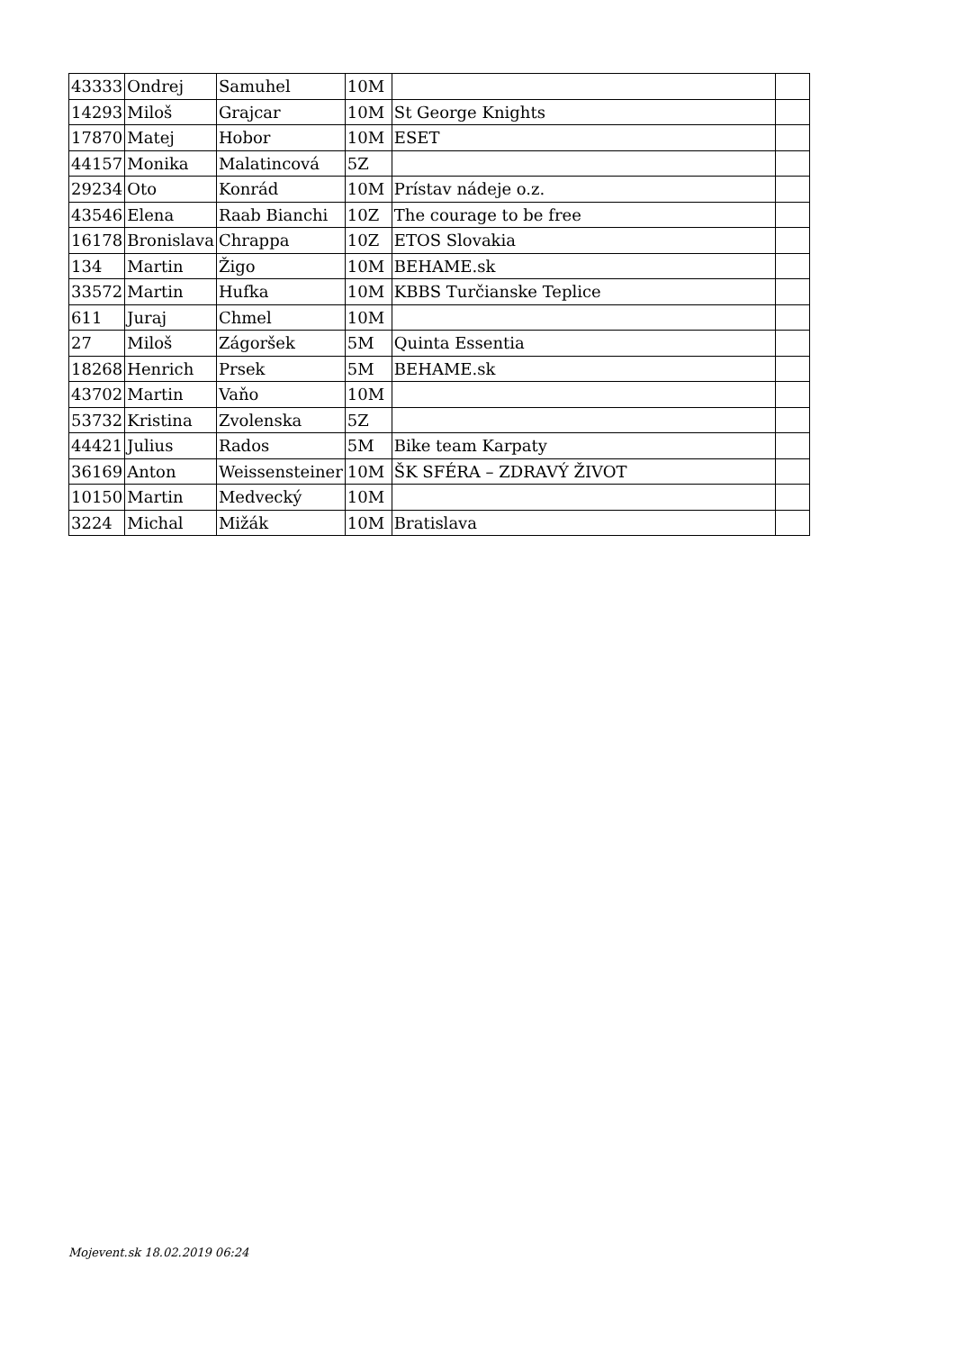| 43333 | Ondrej | Samuhel | 10M | | |
| 14293 | Miloš | Grajcar | 10M | St George Knights | |
| 17870 | Matej | Hobor | 10M | ESET | |
| 44157 | Monika | Malatincová | 5Z | | |
| 29234 | Oto | Konrád | 10M | Prístav nádeje o.z. | |
| 43546 | Elena | Raab Bianchi | 10Z | The courage to be free | |
| 16178 | Bronislava | Chrappa | 10Z | ETOS Slovakia | |
| 134 | Martin | Žigo | 10M | BEHAME.sk | |
| 33572 | Martin | Hufka | 10M | KBBS Turčianske Teplice | |
| 611 | Juraj | Chmel | 10M | | |
| 27 | Miloš | Zágoršek | 5M | Quinta Essentia | |
| 18268 | Henrich | Prsek | 5M | BEHAME.sk | |
| 43702 | Martin | Vaňo | 10M | | |
| 53732 | Kristina | Zvolenska | 5Z | | |
| 44421 | Julius | Rados | 5M | Bike team Karpaty | |
| 36169 | Anton | Weissensteiner | 10M | ŠK SFÉRA – ZDRAVÝ ŽIVOT | |
| 10150 | Martin | Medvecký | 10M | | |
| 3224 | Michal | Mižák | 10M | Bratislava | |
Mojevent.sk 18.02.2019 06:24